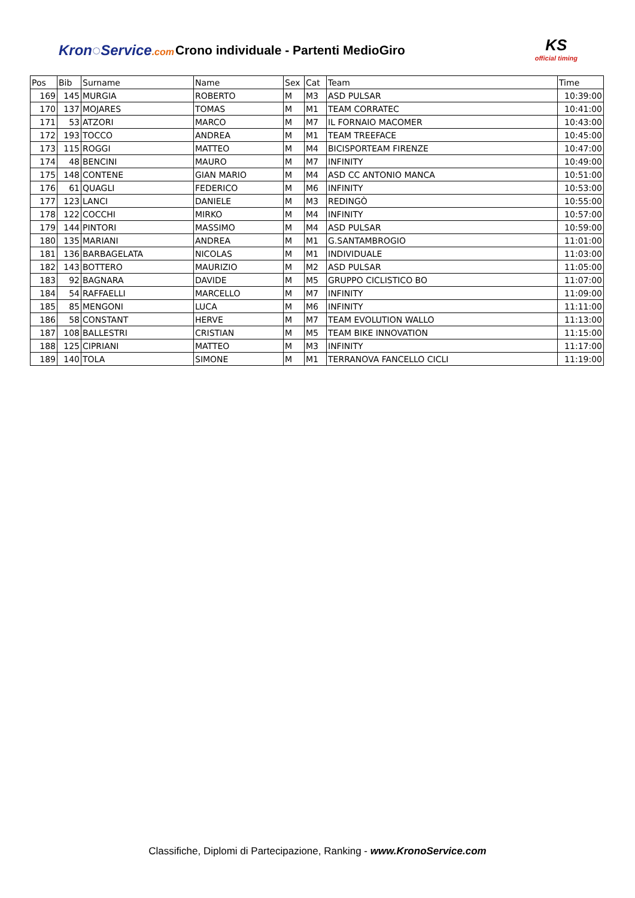Kron◌Service.com
Crono individuale - Partenti MedioGiro
KS
official timing
| Pos | Bib | Surname | Name | Sex | Cat | Team | Time |
| --- | --- | --- | --- | --- | --- | --- | --- |
| 169 | 145 | MURGIA | ROBERTO | M | M3 | ASD PULSAR | 10:39:00 |
| 170 | 137 | MOJARES | TOMAS | M | M1 | TEAM CORRATEC | 10:41:00 |
| 171 | 53 | ATZORI | MARCO | M | M7 | IL FORNAIO MACOMER | 10:43:00 |
| 172 | 193 | TOCCO | ANDREA | M | M1 | TEAM TREEFACE | 10:45:00 |
| 173 | 115 | ROGGI | MATTEO | M | M4 | BICISPORTEAM FIRENZE | 10:47:00 |
| 174 | 48 | BENCINI | MAURO | M | M7 | INFINITY | 10:49:00 |
| 175 | 148 | CONTENE | GIAN MARIO | M | M4 | ASD CC ANTONIO MANCA | 10:51:00 |
| 176 | 61 | QUAGLI | FEDERICO | M | M6 | INFINITY | 10:53:00 |
| 177 | 123 | LANCI | DANIELE | M | M3 | REDINGÒ | 10:55:00 |
| 178 | 122 | COCCHI | MIRKO | M | M4 | INFINITY | 10:57:00 |
| 179 | 144 | PINTORI | MASSIMO | M | M4 | ASD PULSAR | 10:59:00 |
| 180 | 135 | MARIANI | ANDREA | M | M1 | G.SANTAMBROGIO | 11:01:00 |
| 181 | 136 | BARBAGELATA | NICOLAS | M | M1 | INDIVIDUALE | 11:03:00 |
| 182 | 143 | BOTTERO | MAURIZIO | M | M2 | ASD PULSAR | 11:05:00 |
| 183 | 92 | BAGNARA | DAVIDE | M | M5 | GRUPPO CICLISTICO BO | 11:07:00 |
| 184 | 54 | RAFFAELLI | MARCELLO | M | M7 | INFINITY | 11:09:00 |
| 185 | 85 | MENGONI | LUCA | M | M6 | INFINITY | 11:11:00 |
| 186 | 58 | CONSTANT | HERVE | M | M7 | TEAM EVOLUTION WALLO | 11:13:00 |
| 187 | 108 | BALLESTRI | CRISTIAN | M | M5 | TEAM BIKE INNOVATION | 11:15:00 |
| 188 | 125 | CIPRIANI | MATTEO | M | M3 | INFINITY | 11:17:00 |
| 189 | 140 | TOLA | SIMONE | M | M1 | TERRANOVA FANCELLO CICLI | 11:19:00 |
Classifiche, Diplomi di Partecipazione, Ranking - www.KronoService.com